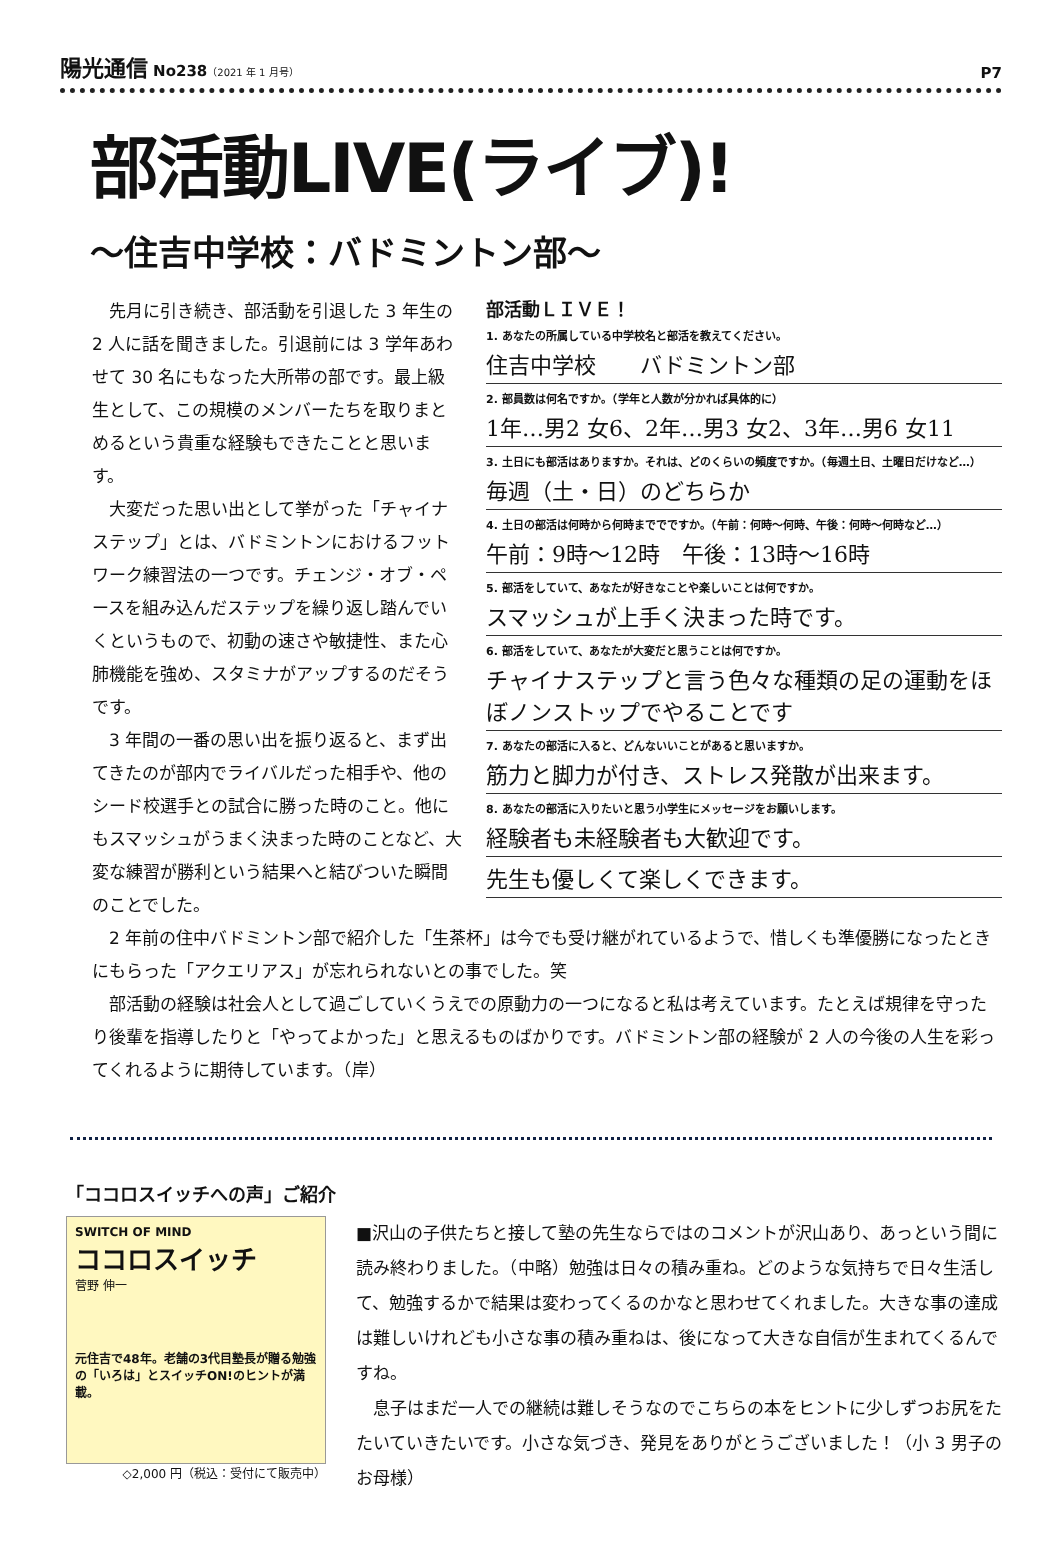陽光通信 No238（2021 年 1 月号）
P7
部活動LIVE(ライブ)!
～住吉中学校：バドミントン部～
先月に引き続き、部活動を引退した 3 年生の 2 人に話を聞きました。引退前には 3 学年あわせて 30 名にもなった大所帯の部です。最上級生として、この規模のメンバーたちを取りまとめるという貴重な経験もできたことと思います。
大変だった思い出として挙がった「チャイナステップ」とは、バドミントンにおけるフットワーク練習法の一つです。チェンジ・オブ・ペースを組み込んだステップを繰り返し踏んでいくというもので、初動の速さや敏捷性、また心肺機能を強め、スタミナがアップするのだそうです。
3 年間の一番の思い出を振り返ると、まず出てきたのが部内でライバルだった相手や、他のシード校選手との試合に勝った時のこと。他にもスマッシュがうまく決まった時のことなど、大変な練習が勝利という結果へと結びついた瞬間のことでした。
部活動ＬＩＶＥ！
1. あなたの所属している中学校名と部活を教えてください。
住吉中学校　　バドミントン部
2. 部員数は何名ですか。（学年と人数が分かれば具体的に）
1年…男2 女6、2年…男3 女2、3年…男6 女11
3. 土日にも部活はありますか。それは、どのくらいの頻度ですか。（毎週土日、土曜日だけなど…）
毎週（土・日）のどちらか
4. 土日の部活は何時から何時まででですか。（午前：何時〜何時、午後：何時〜何時など…）
午前：9時〜12時　午後：13時〜16時
5. 部活をしていて、あなたが好きなことや楽しいことは何ですか。
スマッシュが上手く決まった時です。
6. 部活をしていて、あなたが大変だと思うことは何ですか。
チャイナステップと言う色々な種類の足の運動をほぼノンストップでやることです
7. あなたの部活に入ると、どんないいことがあると思いますか。
筋力と脚力が付き、ストレス発散が出来ます。
8. あなたの部活に入りたいと思う小学生にメッセージをお願いします。
経験者も未経験者も大歓迎です。
先生も優しくて楽しくできます。
2 年前の住中バドミントン部で紹介した「生茶杯」は今でも受け継がれているようで、惜しくも準優勝になったときにもらった「アクエリアス」が忘れられないとの事でした。笑
部活動の経験は社会人として過ごしていくうえでの原動力の一つになると私は考えています。たとえば規律を守ったり後輩を指導したりと「やってよかった」と思えるものばかりです。バドミントン部の経験が 2 人の今後の人生を彩ってくれるように期待しています。（岸）
「ココロスイッチへの声」ご紹介
SWITCH OF MIND
ココロスイッチ
菅野 伸一
元住吉で48年。老舗の3代目塾長が贈る勉強の「いろは」とスイッチON!のヒントが満載。
◇2,000 円（税込：受付にて販売中）
■沢山の子供たちと接して塾の先生ならではのコメントが沢山あり、あっという間に読み終わりました。（中略）勉強は日々の積み重ね。どのような気持ちで日々生活して、勉強するかで結果は変わってくるのかなと思わせてくれました。大きな事の達成は難しいけれども小さな事の積み重ねは、後になって大きな自信が生まれてくるんですね。
　息子はまだ一人での継続は難しそうなのでこちらの本をヒントに少しずつお尻をたたいていきたいです。小さな気づき、発見をありがとうございました！（小 3 男子のお母様）